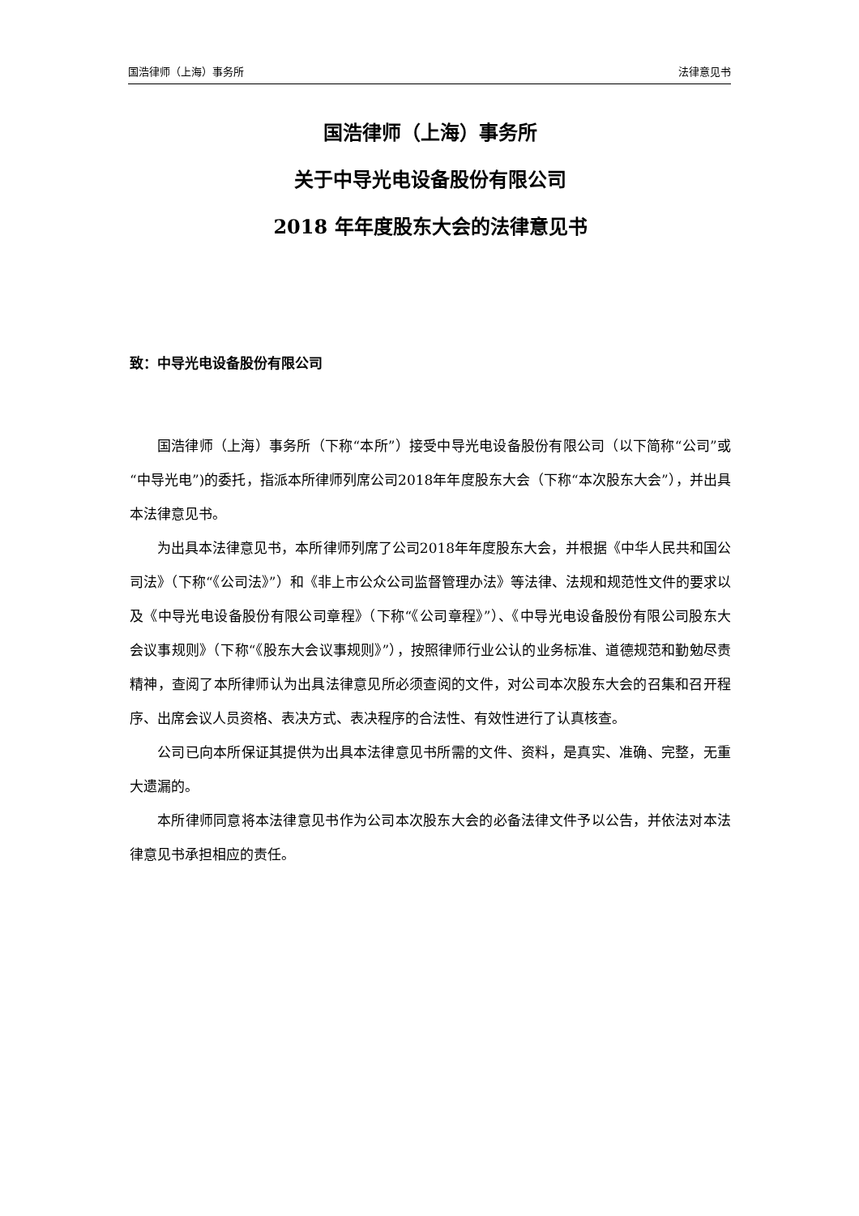国浩律师（上海）事务所 法律意见书
国浩律师（上海）事务所
关于中导光电设备股份有限公司
2018 年年度股东大会的法律意见书
致：中导光电设备股份有限公司
国浩律师（上海）事务所（下称“本所”）接受中导光电设备股份有限公司（以下简称“公司”或“中导光电”)的委托，指派本所律师列席公司2018年年度股东大会（下称“本次股东大会”），并出具本法律意见书。
为出具本法律意见书，本所律师列席了公司2018年年度股东大会，并根据《中华人民共和国公司法》（下称“《公司法》”）和《非上市公众公司监督管理办法》等法律、法规和规范性文件的要求以及《中导光电设备股份有限公司章程》（下称“《公司章程》”）、《中导光电设备股份有限公司股东大会议事规则》（下称“《股东大会议事规则》”），按照律师行业公认的业务标准、道德规范和勤勉尽责精神，查阅了本所律师认为出具法律意见所必须查阅的文件，对公司本次股东大会的召集和召开程序、出席会议人员资格、表决方式、表决程序的合法性、有效性进行了认真核查。
公司已向本所保证其提供为出具本法律意见书所需的文件、资料，是真实、准确、完整，无重大遗漏的。
本所律师同意将本法律意见书作为公司本次股东大会的必备法律文件予以公告，并依法对本法律意见书承担相应的责任。